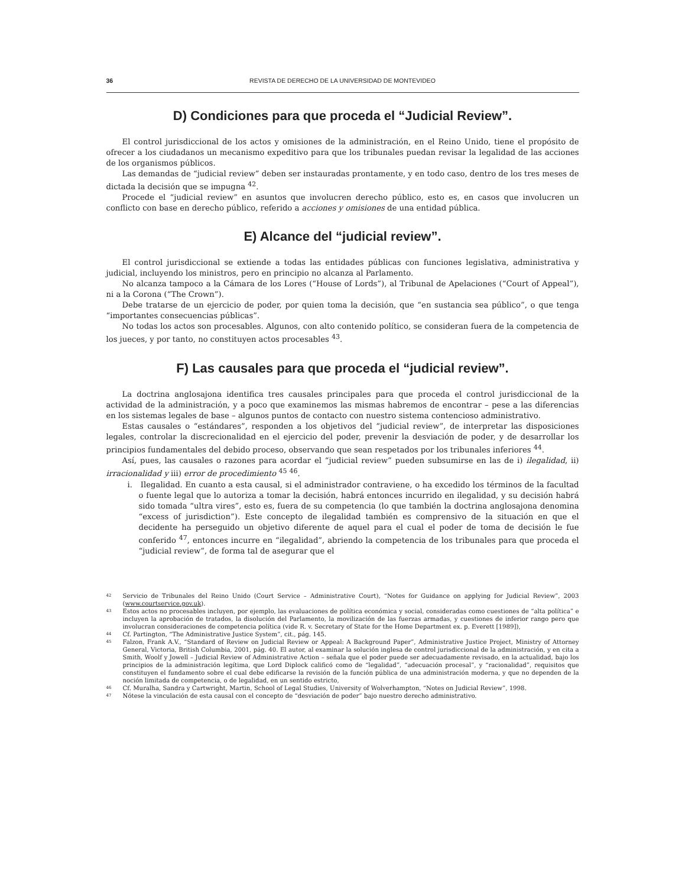36 REVISTA DE DERECHO DE LA UNIVERSIDAD DE MONTEVIDEO
D) Condiciones para que proceda el “Judicial Review”.
El control jurisdiccional de los actos y omisiones de la administración, en el Reino Unido, tiene el propósito de ofrecer a los ciudadanos un mecanismo expeditivo para que los tribunales puedan revisar la legalidad de las acciones de los organismos públicos.
Las demandas de “judicial review” deben ser instauradas prontamente, y en todo caso, dentro de los tres meses de dictada la decisión que se impugna <sup>42</sup>.
Procede el “judicial review” en asuntos que involucren derecho público, esto es, en casos que involucren un conflicto con base en derecho público, referido a acciones y omisiones de una entidad pública.
E) Alcance del “judicial review”.
El control jurisdiccional se extiende a todas las entidades públicas con funciones legislativa, administrativa y judicial, incluyendo los ministros, pero en principio no alcanza al Parlamento.
No alcanza tampoco a la Cámara de los Lores (“House of Lords”), al Tribunal de Apelaciones (“Court of Appeal”), ni a la Corona (“The Crown”).
Debe tratarse de un ejercicio de poder, por quien toma la decisión, que “en sustancia sea público”, o que tenga “importantes consecuencias públicas”.
No todas los actos son procesables. Algunos, con alto contenido político, se consideran fuera de la competencia de los jueces, y por tanto, no constituyen actos procesables <sup>43</sup>.
F) Las causales para que proceda el “judicial review”.
La doctrina anglosajona identifica tres causales principales para que proceda el control jurisdiccional de la actividad de la administración, y a poco que examinemos las mismas habremos de encontrar – pese a las diferencias en los sistemas legales de base – algunos puntos de contacto con nuestro sistema contencioso administrativo.
Estas causales o “estándares”, responden a los objetivos del “judicial review”, de interpretar las disposiciones legales, controlar la discrecionalidad en el ejercicio del poder, prevenir la desviación de poder, y de desarrollar los principios fundamentales del debido proceso, observando que sean respetados por los tribunales inferiores <sup>44</sup>.
Así, pues, las causales o razones para acordar el “judicial review” pueden subsumirse en las de i) ilegalidad, ii) irracionalidad y iii) error de procedimiento <sup>45</sup> <sup>46</sup>.
i. Ilegalidad. En cuanto a esta causal, si el administrador contraviene, o ha excedido los términos de la facultad o fuente legal que lo autoriza a tomar la decisión, habrá entonces incurrido en ilegalidad, y su decisión habrá sido tomada “ultra vires”, esto es, fuera de su competencia (lo que también la doctrina anglosajona denomina “excess of jurisdiction”). Este concepto de ilegalidad también es comprensivo de la situación en que el decidente ha perseguido un objetivo diferente de aquel para el cual el poder de toma de decisión le fue conferido <sup>47</sup>, entonces incurre en “ilegalidad”, abriendo la competencia de los tribunales para que proceda el “judicial review”, de forma tal de asegurar que el
<sup>42</sup> Servicio de Tribunales del Reino Unido (Court Service – Administrative Court), “Notes for Guidance on applying for Judicial Review”, 2003 (www.courtservice.gov.uk).
<sup>43</sup> Estos actos no procesables incluyen, por ejemplo, las evaluaciones de política económica y social, consideradas como cuestiones de “alta política” e incluyen la aprobación de tratados, la disolución del Parlamento, la movilización de las fuerzas armadas, y cuestiones de inferior rango pero que involucran consideraciones de competencia política (vide R. v. Secretary of State for the Home Department ex. p. Everett [1989]),
<sup>44</sup> Cf. Partington, “The Administrative Justice System”, cit., pág. 145.
<sup>45</sup> Falzon, Frank A.V., “Standard of Review on Judicial Review or Appeal: A Background Paper”, Administrative Justice Project, Ministry of Attorney General, Victoria, British Columbia, 2001, pág. 40. El autor, al examinar la solución inglesa de control jurisdiccional de la administración, y en cita a Smith, Woolf y Jowell – Judicial Review of Administrative Action – señala que el poder puede ser adecuadamente revisado, en la actualidad, bajo los principios de la administración legítima, que Lord Diplock calificó como de “legalidad”, “adecuación procesal”, y “racionalidad”, requisitos que constituyen el fundamento sobre el cual debe edificarse la revisión de la función pública de una administración moderna, y que no dependen de la noción limitada de competencia, o de legalidad, en un sentido estricto,
<sup>46</sup> Cf. Muralha, Sandra y Cartwright, Martin, School of Legal Studies, University of Wolverhampton, “Notes on Judicial Review”, 1998.
<sup>47</sup> Nótese la vinculación de esta causal con el concepto de “desviación de poder” bajo nuestro derecho administrativo.